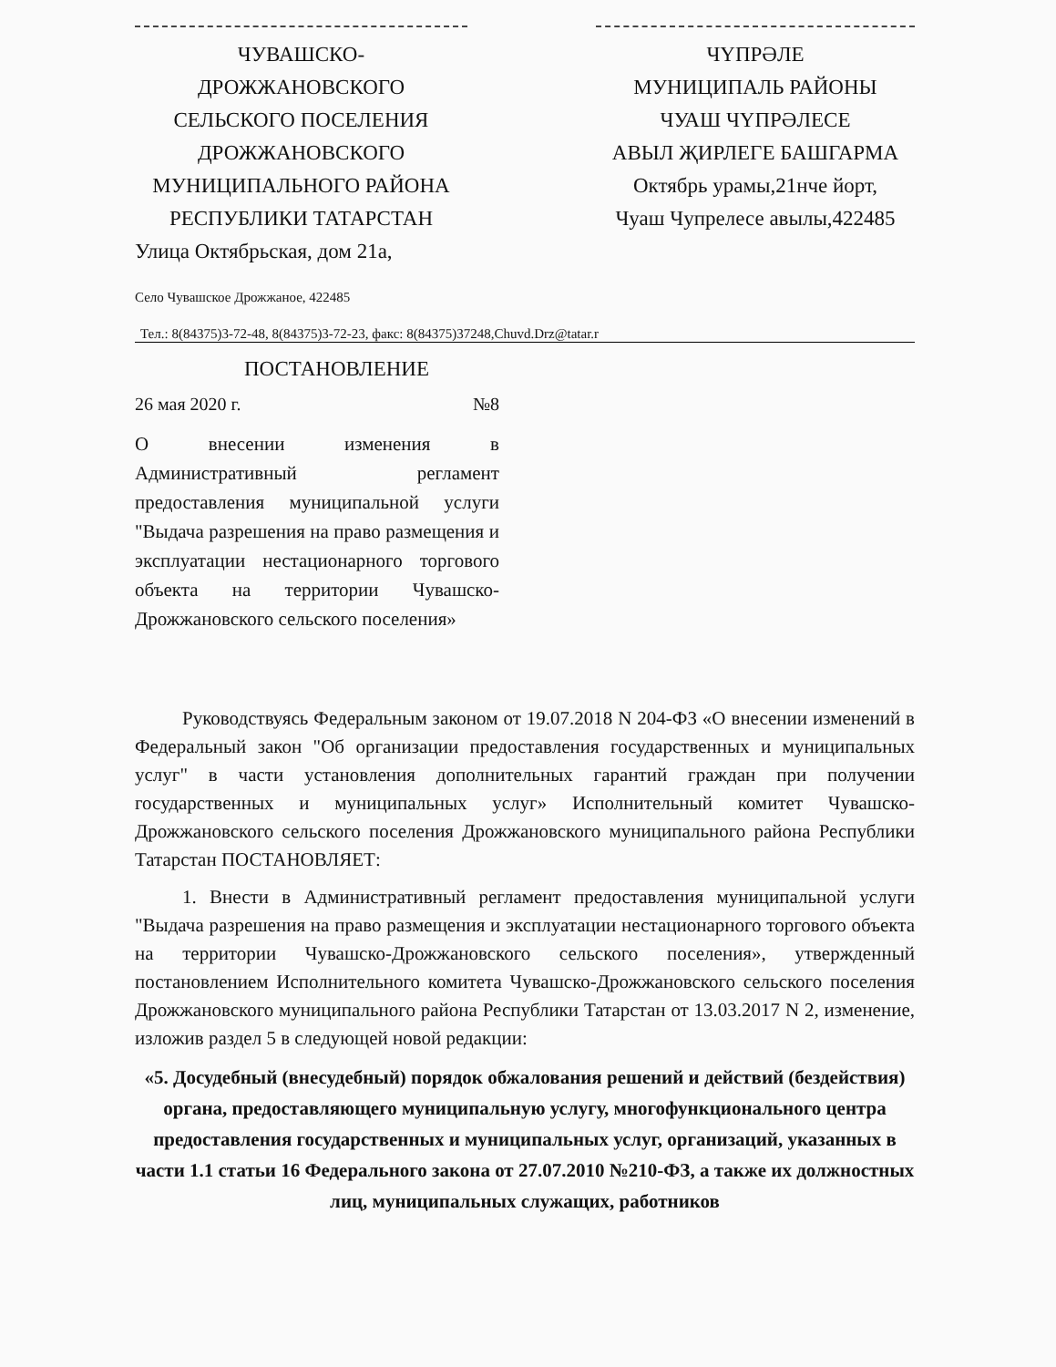ЧУВАШСКО-
ДРОЖЖАНОВСКОГО
СЕЛЬСКОГО ПОСЕЛЕНИЯ
ДРОЖЖАНОВСКОГО
МУНИЦИПАЛЬНОГО РАЙОНА
РЕСПУБЛИКИ ТАТАРСТАН
Улица Октябрьская, дом 21а,
Село Чувашское Дрожжаное, 422485
ЧҮПРӘЛЕ
МУНИЦИПАЛЬ РАЙОНЫ
ЧУАШ ЧҮПРӘЛЕСЕ
АВЫЛ ҖИРЛЕГЕ БАШГАРМА
Октябрь урамы,21нче йорт,
Чуаш Чупрелесе авылы,422485
Тел.: 8(84375)3-72-48, 8(84375)3-72-23, факс: 8(84375)37248,Chuvd.Drz@tatar.r
ПОСТАНОВЛЕНИЕ
26 мая 2020 г. №8
О внесении изменения в Административный регламент предоставления муниципальной услуги "Выдача разрешения на право размещения и эксплуатации нестационарного торгового объекта на территории Чувашско-Дрожжановского сельского поселения»
Руководствуясь Федеральным законом от 19.07.2018 N 204-ФЗ «О внесении изменений в Федеральный закон "Об организации предоставления государственных и муниципальных услуг" в части установления дополнительных гарантий граждан при получении государственных и муниципальных услуг» Исполнительный комитет Чувашско-Дрожжановского сельского поселения Дрожжановского муниципального района Республики Татарстан ПОСТАНОВЛЯЕТ:
1. Внести в Административный регламент предоставления муниципальной услуги "Выдача разрешения на право размещения и эксплуатации нестационарного торгового объекта на территории Чувашско-Дрожжановского сельского поселения», утвержденный постановлением Исполнительного комитета Чувашско-Дрожжановского сельского поселения Дрожжановского муниципального района Республики Татарстан от 13.03.2017 N 2, изменение, изложив раздел 5 в следующей новой редакции:
«5. Досудебный (внесудебный) порядок обжалования решений и действий (бездействия) органа, предоставляющего муниципальную услугу, многофункционального центра предоставления государственных и муниципальных услуг, организаций, указанных в части 1.1 статьи 16 Федерального закона от 27.07.2010 №210-ФЗ, а также их должностных лиц, муниципальных служащих, работников